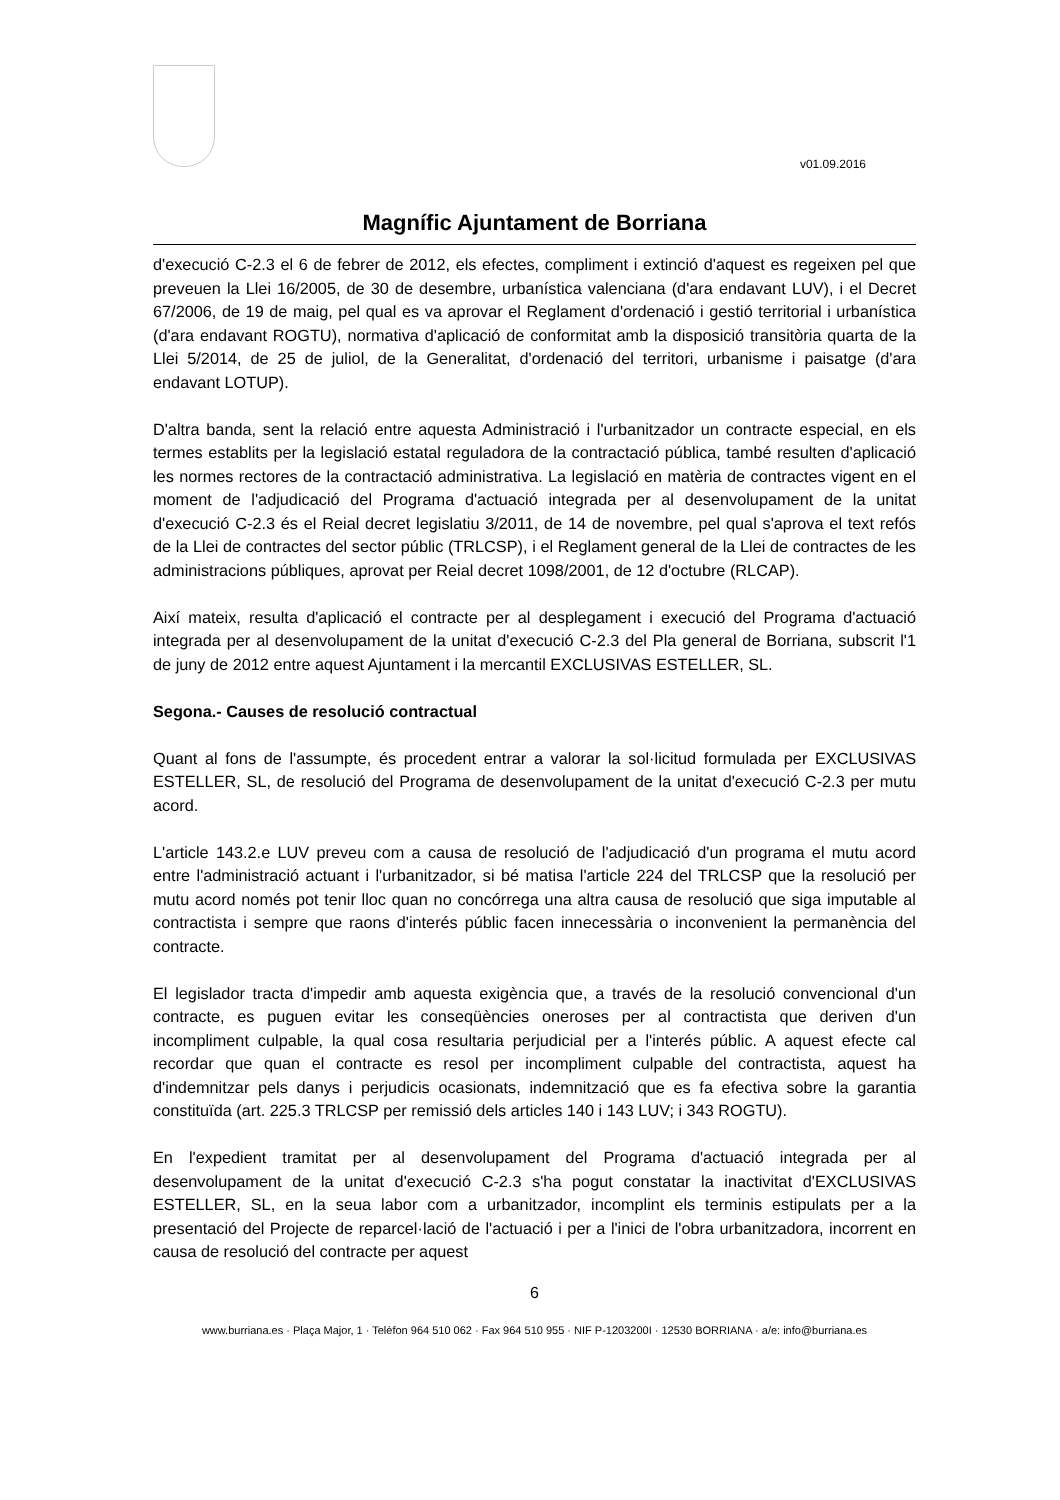v01.09.2016
Magnífic Ajuntament de Borriana
d'execució C-2.3 el 6 de febrer de 2012, els efectes, compliment i extinció d'aquest es regeixen pel que preveuen la Llei 16/2005, de 30 de desembre, urbanística valenciana (d'ara endavant LUV), i el Decret 67/2006, de 19 de maig, pel qual es va aprovar el Reglament d'ordenació i gestió territorial i urbanística (d'ara endavant ROGTU), normativa d'aplicació de conformitat amb la disposició transitòria quarta de la Llei 5/2014, de 25 de juliol, de la Generalitat, d'ordenació del territori, urbanisme i paisatge (d'ara endavant LOTUP).
D'altra banda, sent la relació entre aquesta Administració i l'urbanitzador un contracte especial, en els termes establits per la legislació estatal reguladora de la contractació pública, també resulten d'aplicació les normes rectores de la contractació administrativa. La legislació en matèria de contractes vigent en el moment de l'adjudicació del Programa d'actuació integrada per al desenvolupament de la unitat d'execució C-2.3 és el Reial decret legislatiu 3/2011, de 14 de novembre, pel qual s'aprova el text refós de la Llei de contractes del sector públic (TRLCSP), i el Reglament general de la Llei de contractes de les administracions públiques, aprovat per Reial decret 1098/2001, de 12 d'octubre (RLCAP).
Així mateix, resulta d'aplicació el contracte per al desplegament i execució del Programa d'actuació integrada per al desenvolupament de la unitat d'execució C-2.3 del Pla general de Borriana, subscrit l'1 de juny de 2012 entre aquest Ajuntament i la mercantil EXCLUSIVAS ESTELLER, SL.
Segona.- Causes de resolució contractual
Quant al fons de l'assumpte, és procedent entrar a valorar la sol·licitud formulada per EXCLUSIVAS ESTELLER, SL, de resolució del Programa de desenvolupament de la unitat d'execució C-2.3 per mutu acord.
L'article 143.2.e LUV preveu com a causa de resolució de l'adjudicació d'un programa el mutu acord entre l'administració actuant i l'urbanitzador, si bé matisa l'article 224 del TRLCSP que la resolució per mutu acord només pot tenir lloc quan no concórrega una altra causa de resolució que siga imputable al contractista i sempre que raons d'interés públic facen innecessària o inconvenient la permanència del contracte.
El legislador tracta d'impedir amb aquesta exigència que, a través de la resolució convencional d'un contracte, es puguen evitar les conseqüències oneroses per al contractista que deriven d'un incompliment culpable, la qual cosa resultaria perjudicial per a l'interés públic. A aquest efecte cal recordar que quan el contracte es resol per incompliment culpable del contractista, aquest ha d'indemnitzar pels danys i perjudicis ocasionats, indemnització que es fa efectiva sobre la garantia constituïda (art. 225.3 TRLCSP per remissió dels articles 140 i 143 LUV; i 343 ROGTU).
En l'expedient tramitat per al desenvolupament del Programa d'actuació integrada per al desenvolupament de la unitat d'execució C-2.3 s'ha pogut constatar la inactivitat d'EXCLUSIVAS ESTELLER, SL, en la seua labor com a urbanitzador, incomplint els terminis estipulats per a la presentació del Projecte de reparcel·lació de l'actuació i per a l'inici de l'obra urbanitzadora, incorrent en causa de resolució del contracte per aquest
6
www.burriana.es · Plaça Major, 1 · Telèfon 964 510 062 · Fax 964 510 955 · NIF P-1203200I · 12530 BORRIANA · a/e: info@burriana.es